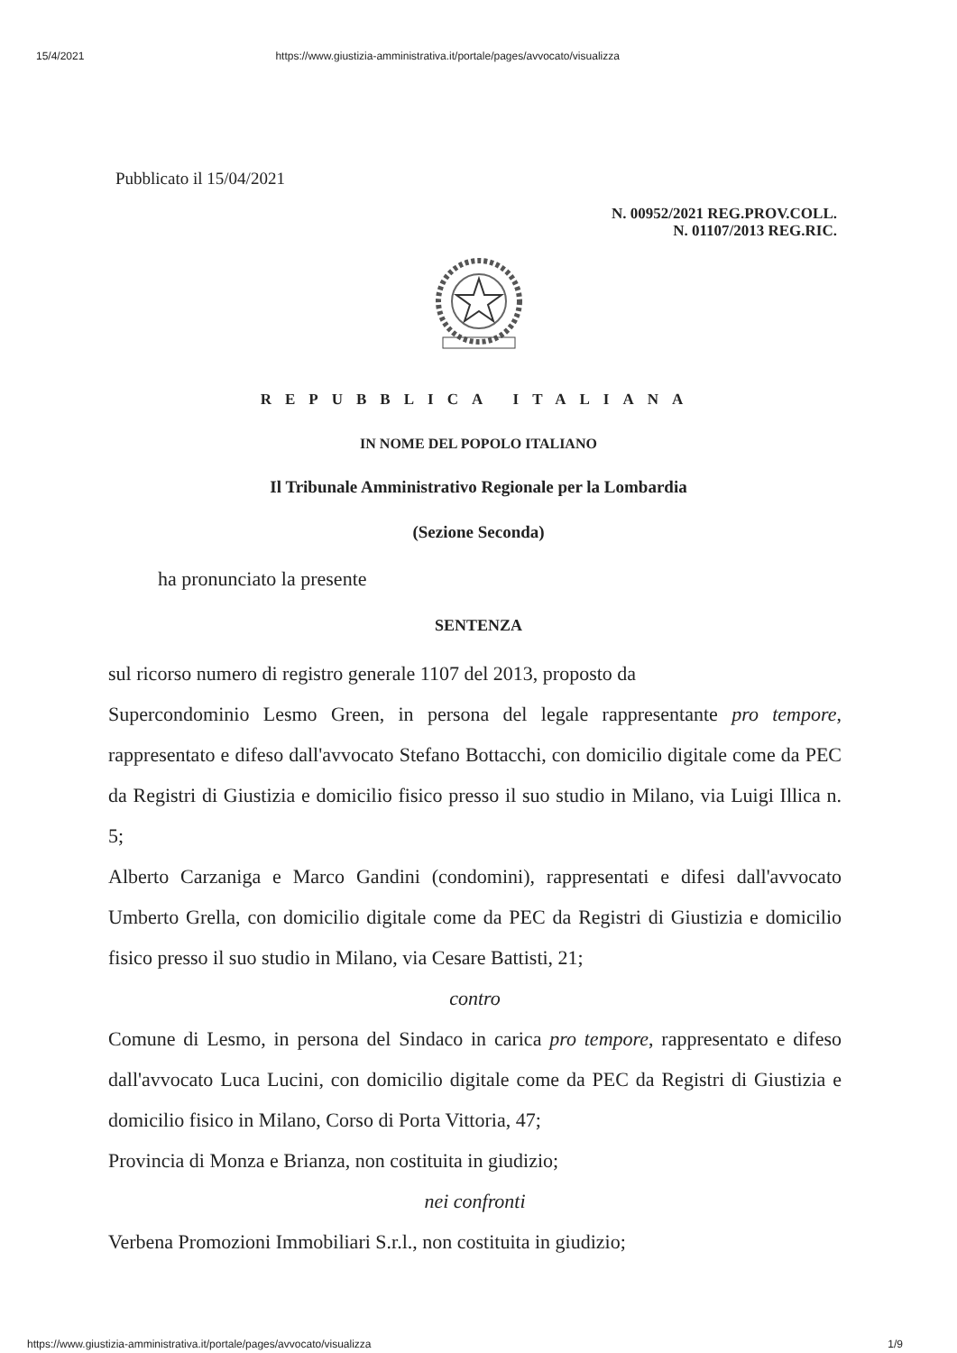15/4/2021 https://www.giustizia-amministrativa.it/portale/pages/avvocato/visualizza
Pubblicato il 15/04/2021
N. 00952/2021 REG.PROV.COLL.
N. 01107/2013 REG.RIC.
REPUBBLICA ITALIANA
IN NOME DEL POPOLO ITALIANO
Il Tribunale Amministrativo Regionale per la Lombardia
(Sezione Seconda)
ha pronunciato la presente
SENTENZA
sul ricorso numero di registro generale 1107 del 2013, proposto da
Supercondominio Lesmo Green, in persona del legale rappresentante pro tempore, rappresentato e difeso dall'avvocato Stefano Bottacchi, con domicilio digitale come da PEC da Registri di Giustizia e domicilio fisico presso il suo studio in Milano, via Luigi Illica n. 5;
Alberto Carzaniga e Marco Gandini (condomini), rappresentati e difesi dall'avvocato Umberto Grella, con domicilio digitale come da PEC da Registri di Giustizia e domicilio fisico presso il suo studio in Milano, via Cesare Battisti, 21;
contro
Comune di Lesmo, in persona del Sindaco in carica pro tempore, rappresentato e difeso dall'avvocato Luca Lucini, con domicilio digitale come da PEC da Registri di Giustizia e domicilio fisico in Milano, Corso di Porta Vittoria, 47;
Provincia di Monza e Brianza, non costituita in giudizio;
nei confronti
Verbena Promozioni Immobiliari S.r.l., non costituita in giudizio;
https://www.giustizia-amministrativa.it/portale/pages/avvocato/visualizza 1/9